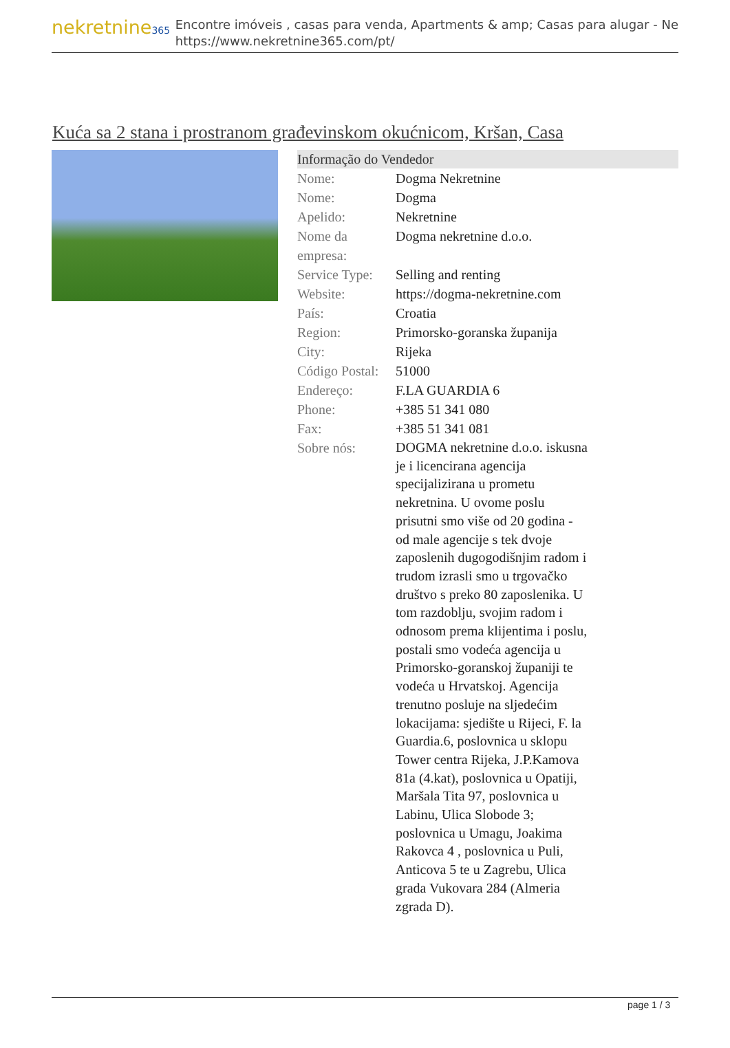nekretnine365
Encontre imóveis , casas para venda, Apartments & amp; Casas para alugar - Ne
https://www.nekretnine365.com/pt/
Kuća sa 2 stana i prostranom građevinskom okućnicom, Kršan, Casa
Informação do Vendedor
| Nome: | Dogma Nekretnine |
| Nome: | Dogma |
| Apelido: | Nekretnine |
| Nome da empresa: | Dogma nekretnine d.o.o. |
| Service Type: | Selling and renting |
| Website: | https://dogma-nekretnine.com |
| País: | Croatia |
| Region: | Primorsko-goranska županija |
| City: | Rijeka |
| Código Postal: | 51000 |
| Endereço: | F.LA GUARDIA 6 |
| Phone: | +385 51 341 080 |
| Fax: | +385 51 341 081 |
| Sobre nós: | DOGMA nekretnine d.o.o. iskusna je i licencirana agencija specijalizirana u prometu nekretnina. U ovome poslu prisutni smo više od 20 godina - od male agencije s tek dvoje zaposlenih dugogodišnjim radom i trudom izrasli smo u trgovačko društvo s preko 80 zaposlenika. U tom razdoblju, svojim radom i odnosom prema klijentima i poslu, postali smo vodeća agencija u Primorsko-goranskoj županiji te vodeća u Hrvatskoj. Agencija trenutno posluje na sljedećim lokacijama: sjedište u Rijeci, F. la Guardia.6, poslovnica u sklopu Tower centra Rijeka, J.P.Kamova 81a (4.kat), poslovnica u Opatiji, Maršala Tita 97, poslovnica u Labinu, Ulica Slobode 3; poslovnica u Umagu, Joakima Rakovca 4 , poslovnica u Puli, Anticova 5 te u Zagrebu, Ulica grada Vukovara 284 (Almeria zgrada D). |
page 1 / 3